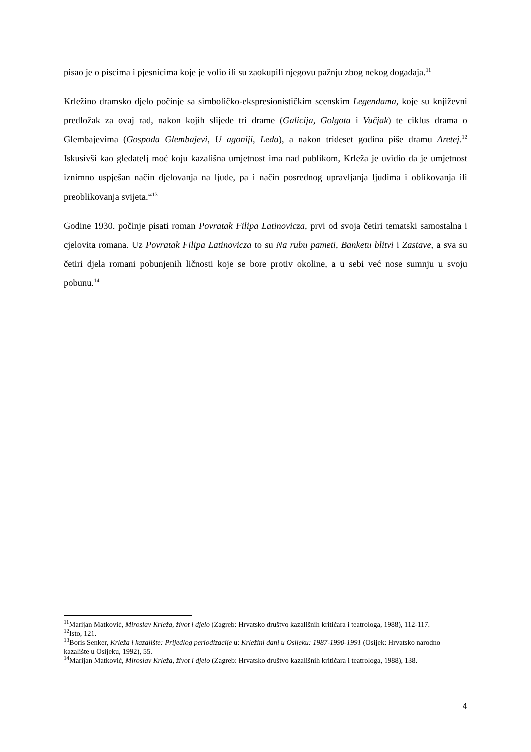pisao je o piscima i pjesnicima koje je volio ili su zaokupili njegovu pažnju zbog nekog događaja.<sup>11</sup>
Krležino dramsko djelo počinje sa simboličko-ekspresionističkim scenskim Legendama, koje su književni predložak za ovaj rad, nakon kojih slijede tri drame (Galicija, Golgota i Vučjak) te ciklus drama o Glembajevima (Gospoda Glembajevi, U agoniji, Leda), a nakon trideset godina piše dramu Aretej.<sup>12</sup> Iskusivši kao gledatelj moć koju kazališna umjetnost ima nad publikom, Krleža je uvidio da je umjetnost iznimno uspješan način djelovanja na ljude, pa i način posrednog upravljanja ljudima i oblikovanja ili preoblikovanja svijeta.“<sup>13</sup>
Godine 1930. počinje pisati roman Povratak Filipa Latinovicza, prvi od svoja četiri tematski samostalna i cjelovita romana. Uz Povratak Filipa Latinovicza to su Na rubu pameti, Banketu blitvi i Zastave, a sva su četiri djela romani pobunjenih ličnosti koje se bore protiv okoline, a u sebi već nose sumnju u svoju pobunu.<sup>14</sup>
<sup>11</sup> Marijan Matković, Miroslav Krleža, život i djelo (Zagreb: Hrvatsko društvo kazališnih kritičara i teatrologa, 1988), 112-117.
<sup>12</sup> Isto, 121.
<sup>13</sup> Boris Senker, Krleža i kazalište: Prijedlog periodizacije u: Krležini dani u Osijeku: 1987-1990-1991 (Osijek: Hrvatsko narodno kazalište u Osijeku, 1992), 55.
<sup>14</sup> Marijan Matković, Miroslav Krleža, život i djelo (Zagreb: Hrvatsko društvo kazališnih kritičara i teatrologa, 1988), 138.
4